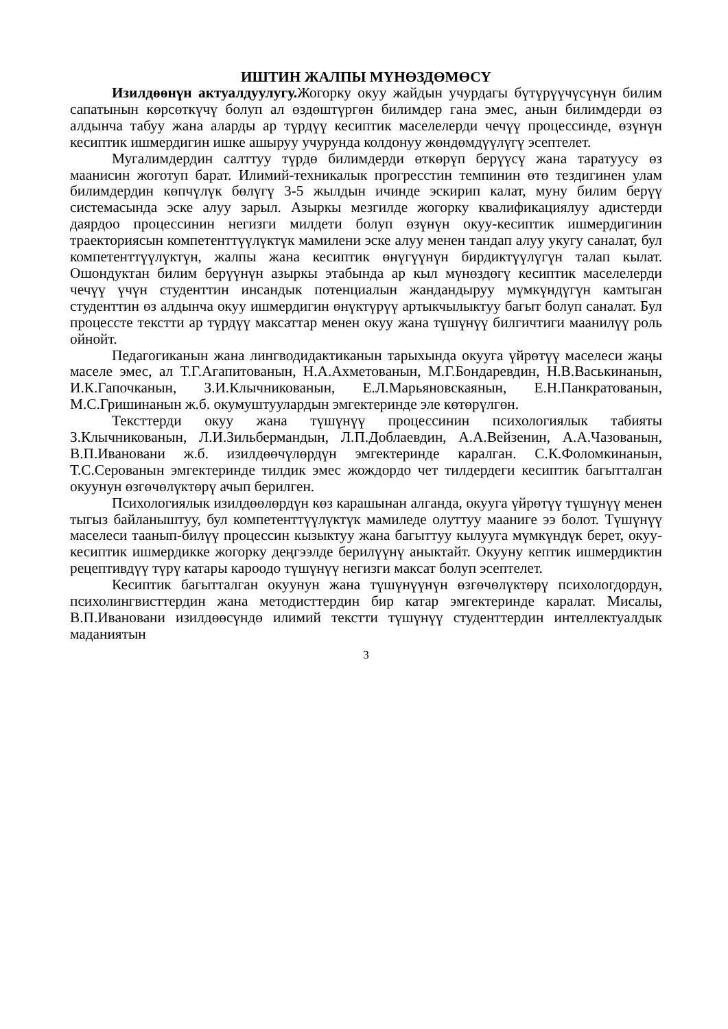ИШТИН ЖАЛПЫ МҮНӨЗДӨМӨСҮ
Изилдөөнүн актуалдуулугу. Жогорку окуу жайдын учурдагы бүтүрүүчүсүнүн билим сапатынын көрсөткүчү болуп ал өздөштүргөн билимдер гана эмес, анын билимдерди өз алдынча табуу жана аларды ар түрдүү кесиптик маселелерди чечүү процессинде, өзүнүн кесиптик ишмердигин ишке ашыруу учурунда колдонуу жөндөмдүүлүгү эсептелет.
Мугалимдердин салттуу түрдө билимдерди өткөрүп берүүсү жана таратуусу өз маанисин жоготуп барат. Илимий-техникалык прогресстин темпинин өтө тездигинен улам билимдердин көпчүлүк бөлүгү 3-5 жылдын ичинде эскирип калат, муну билим берүү системасында эске алуу зарыл. Азыркы мезгилде жогорку квалификациялуу адистерди даярдоо процессинин негизги милдети болуп өзүнүн окуу-кесиптик ишмердигинин траекториясын компетенттүүлүктүк мамилени эске алуу менен тандап алуу укугу саналат, бул компетенттүүлүктүн, жалпы жана кесиптик өнүгүүнүн бирдиктүүлүгүн талап кылат. Ошондуктан билим берүүнүн азыркы этабында ар кыл мүнөздөгү кесиптик маселелерди чечүү үчүн студенттин инсандык потенциалын жандандыруу мүмкүндүгүн камтыган студенттин өз алдынча окуу ишмердигин өнүктүрүү артыкчылыктуу багыт болуп саналат. Бул процессте текстти ар түрдүү максаттар менен окуу жана түшүнүү билгичтиги маанилүү роль ойнойт.
Педагогиканын жана лингводидактиканын тарыхында окууга үйрөтүү маселеси жаңы маселе эмес, ал Т.Г.Агапитованын, Н.А.Ахметованын, М.Г.Бондаревдин, Н.В.Васькинанын, И.К.Гапочканын, З.И.Клычникованын, Е.Л.Марьяновскаянын, Е.Н.Панкратованын, М.С.Гришинанын ж.б. окумуштуулардын эмгектеринде эле көтөрүлгөн.
Тексттерди окуу жана түшүнүү процессинин психологиялык табияты З.Клычникованын, Л.И.Зильбермандын, Л.П.Доблаевдин, А.А.Вейзенин, А.А.Чазованын, В.П.Ивановани ж.б. изилдөөчүлөрдүн эмгектеринде каралган. С.К.Фоломкинанын, Т.С.Серованын эмгектеринде тилдик эмес жождордо чет тилдердеги кесиптик багытталган окуунун өзгөчөлүктөрү ачып берилген.
Психологиялык изилдөөлөрдүн көз карашынан алганда, окууга үйрөтүү түшүнүү менен тыгыз байланыштуу, бул компетенттүүлүктүк мамиледе олуттуу мааниге ээ болот. Түшүнүү маселеси таанып-билүү процессин кызыктуу жана багыттуу кылууга мүмкүндүк берет, окуу-кесиптик ишмердикке жогорку деңгээлде берилүүнү аныктайт. Окууну кептик ишмердиктин рецептивдүү түрү катары кароодо түшүнүү негизги максат болуп эсептелет.
Кесиптик багытталган окуунун жана түшүнүүнүн өзгөчөлүктөрү психологдордун, психолингвисттердин жана методисттердин бир катар эмгектеринде каралат. Мисалы, В.П.Ивановани изилдөөсүндө илимий текстти түшүнүү студенттердин интеллектуалдык маданиятын
3